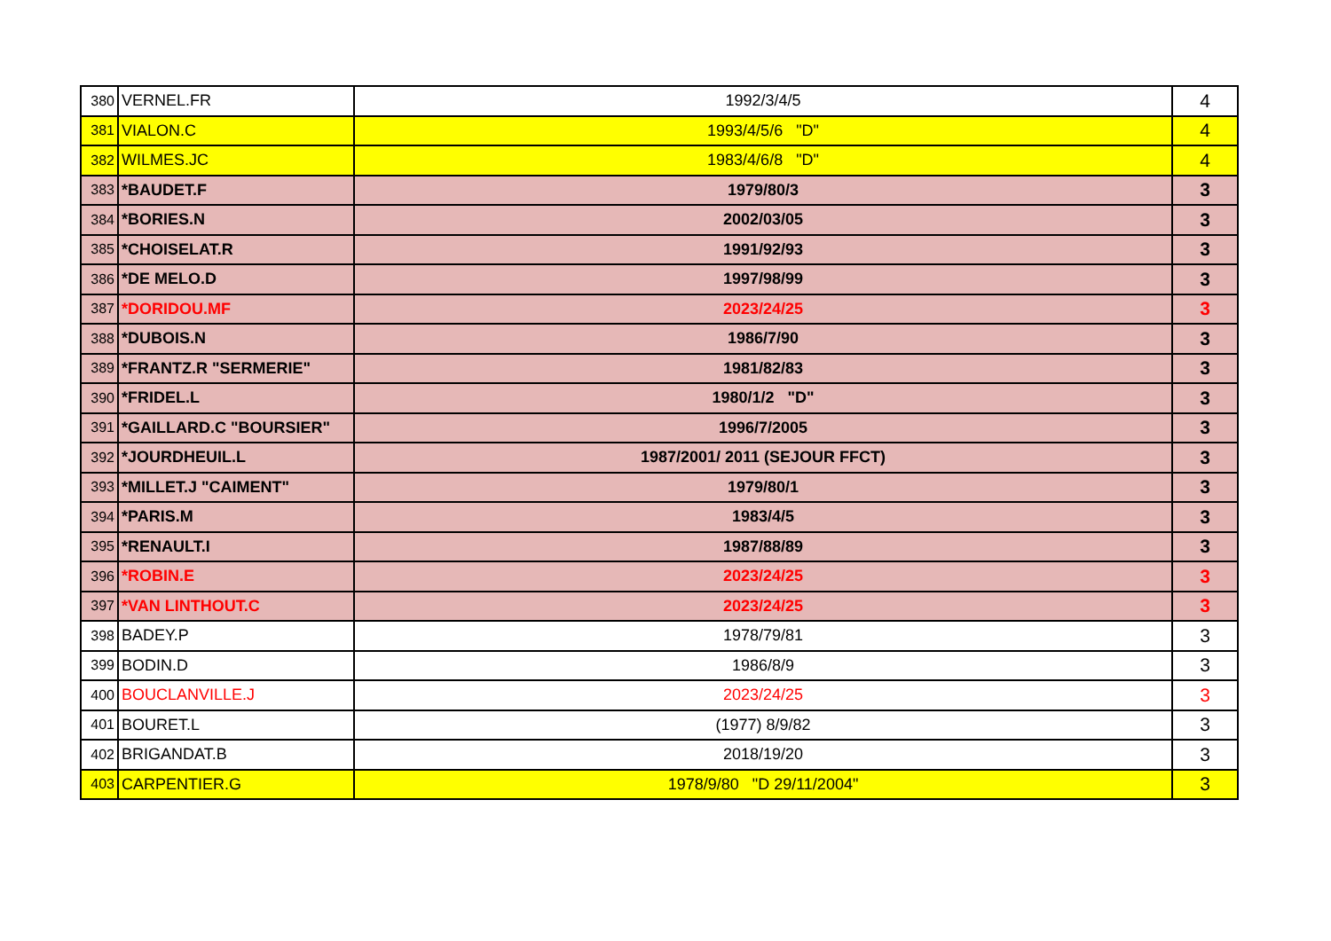| 380 | VERNEL.FR | 1992/3/4/5 | 4 |
| 381 | VIALON.C | 1993/4/5/6 "D" | 4 |
| 382 | WILMES.JC | 1983/4/6/8 "D" | 4 |
| 383 | *BAUDET.F | 1979/80/3 | 3 |
| 384 | *BORIES.N | 2002/03/05 | 3 |
| 385 | *CHOISELAT.R | 1991/92/93 | 3 |
| 386 | *DE MELO.D | 1997/98/99 | 3 |
| 387 | *DORIDOU.MF | 2023/24/25 | 3 |
| 388 | *DUBOIS.N | 1986/7/90 | 3 |
| 389 | *FRANTZ.R "SERMERIE" | 1981/82/83 | 3 |
| 390 | *FRIDEL.L | 1980/1/2 "D" | 3 |
| 391 | *GAILLARD.C "BOURSIER" | 1996/7/2005 | 3 |
| 392 | *JOURDHEUIL.L | 1987/2001/ 2011 (SEJOUR FFCT) | 3 |
| 393 | *MILLET.J "CAIMENT" | 1979/80/1 | 3 |
| 394 | *PARIS.M | 1983/4/5 | 3 |
| 395 | *RENAULT.I | 1987/88/89 | 3 |
| 396 | *ROBIN.E | 2023/24/25 | 3 |
| 397 | *VAN LINTHOUT.C | 2023/24/25 | 3 |
| 398 | BADEY.P | 1978/79/81 | 3 |
| 399 | BODIN.D | 1986/8/9 | 3 |
| 400 | BOUCLANVILLE.J | 2023/24/25 | 3 |
| 401 | BOURET.L | (1977) 8/9/82 | 3 |
| 402 | BRIGANDAT.B | 2018/19/20 | 3 |
| 403 | CARPENTIER.G | 1978/9/80 "D 29/11/2004" | 3 |